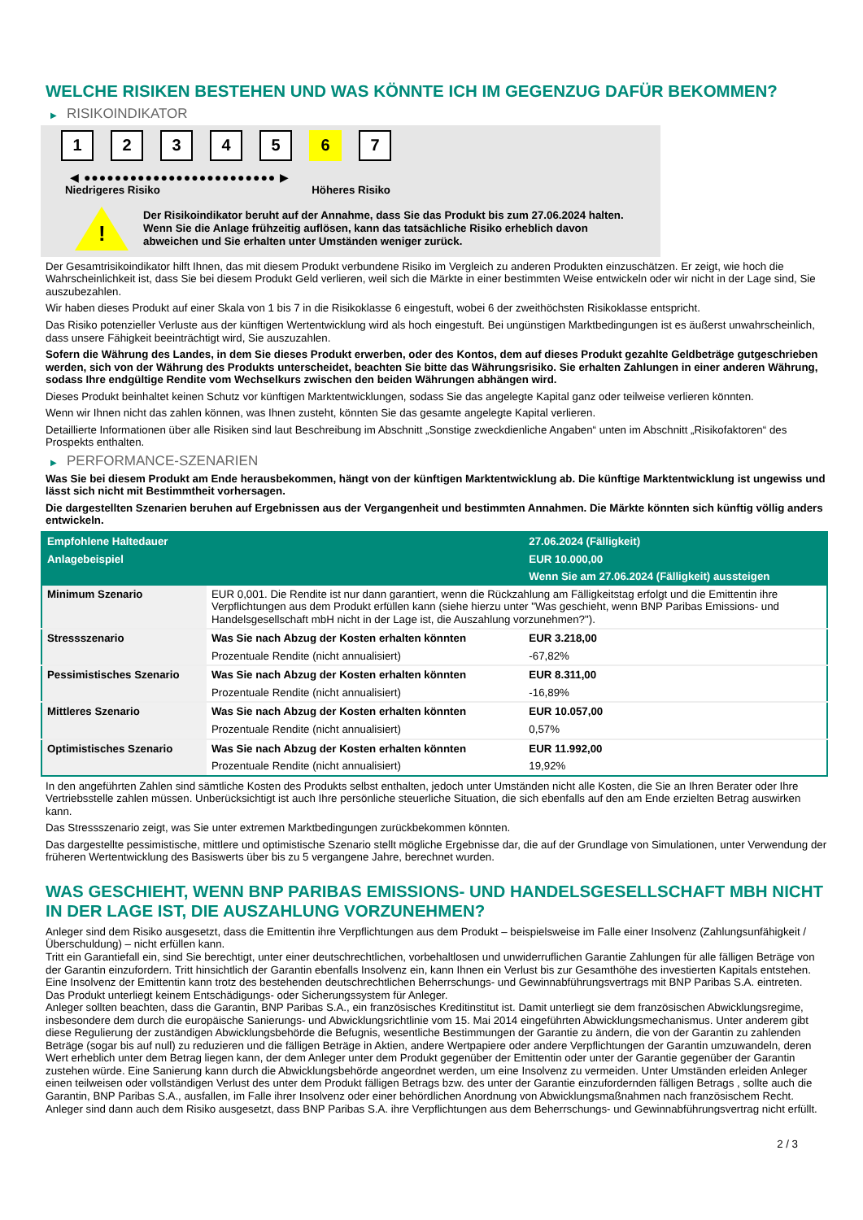WELCHE RISIKEN BESTEHEN UND WAS KÖNNTE ICH IM GEGENZUG DAFÜR BEKOMMEN?
▶ RISIKOINDIKATOR
1 2 3 4 5 6 7
◀ ●●●●●●●●●●●●●●●●●●●●●●●●● ▶
Niedrigeres Risiko Höheres Risiko
!
Der Risikoindikator beruht auf der Annahme, dass Sie das Produkt bis zum 27.06.2024 halten.
Wenn Sie die Anlage frühzeitig auflösen, kann das tatsächliche Risiko erheblich davon abweichen und Sie erhalten unter Umständen weniger zurück.
Der Gesamtrisikoindikator hilft Ihnen, das mit diesem Produkt verbundene Risiko im Vergleich zu anderen Produkten einzuschätzen. Er zeigt, wie hoch die Wahrscheinlichkeit ist, dass Sie bei diesem Produkt Geld verlieren, weil sich die Märkte in einer bestimmten Weise entwickeln oder wir nicht in der Lage sind, Sie auszubezahlen.
Wir haben dieses Produkt auf einer Skala von 1 bis 7 in die Risikoklasse 6 eingestuft, wobei 6 der zweithöchsten Risikoklasse entspricht.
Das Risiko potenzieller Verluste aus der künftigen Wertentwicklung wird als hoch eingestuft. Bei ungünstigen Marktbedingungen ist es äußerst unwahrscheinlich, dass unsere Fähigkeit beeinträchtigt wird, Sie auszuzahlen.
Sofern die Währung des Landes, in dem Sie dieses Produkt erwerben, oder des Kontos, dem auf dieses Produkt gezahlte Geldbeträge gutgeschrieben werden, sich von der Währung des Produkts unterscheidet, beachten Sie bitte das Währungsrisiko. Sie erhalten Zahlungen in einer anderen Währung, sodass Ihre endgültige Rendite vom Wechselkurs zwischen den beiden Währungen abhängen wird.
Dieses Produkt beinhaltet keinen Schutz vor künftigen Marktentwicklungen, sodass Sie das angelegte Kapital ganz oder teilweise verlieren könnten.
Wenn wir Ihnen nicht das zahlen können, was Ihnen zusteht, könnten Sie das gesamte angelegte Kapital verlieren.
Detaillierte Informationen über alle Risiken sind laut Beschreibung im Abschnitt „Sonstige zweckdienliche Angaben“ unten im Abschnitt „Risikofaktoren“ des Prospekts enthalten.
▶ PERFORMANCE-SZENARIEN
Was Sie bei diesem Produkt am Ende herausbekommen, hängt von der künftigen Marktentwicklung ab. Die künftige Marktentwicklung ist ungewiss und lässt sich nicht mit Bestimmtheit vorhersagen.
Die dargestellten Szenarien beruhen auf Ergebnissen aus der Vergangenheit und bestimmten Annahmen. Die Märkte könnten sich künftig völlig anders entwickeln.
| Empfohlene Haltedauer | | 27.06.2024 (Fälligkeit) |
| --- | --- | --- |
| Anlagebeispiel | | EUR 10.000,00 |
| | | Wenn Sie am 27.06.2024 (Fälligkeit) aussteigen |
| Minimum Szenario | EUR 0,001. Die Rendite ist nur dann garantiert, wenn die Rückzahlung am Fälligkeitstag erfolgt und die Emittentin ihre Verpflichtungen aus dem Produkt erfüllen kann (siehe hierzu unter "Was geschieht, wenn BNP Paribas Emissions- und Handelsgesellschaft mbH nicht in der Lage ist, die Auszahlung vorzunehmen?"). | |
| Stressszenario | Was Sie nach Abzug der Kosten erhalten könnten | EUR 3.218,00 |
| | Prozentuale Rendite (nicht annualisiert) | -67,82% |
| Pessimistisches Szenario | Was Sie nach Abzug der Kosten erhalten könnten | EUR 8.311,00 |
| | Prozentuale Rendite (nicht annualisiert) | -16,89% |
| Mittleres Szenario | Was Sie nach Abzug der Kosten erhalten könnten | EUR 10.057,00 |
| | Prozentuale Rendite (nicht annualisiert) | 0,57% |
| Optimistisches Szenario | Was Sie nach Abzug der Kosten erhalten könnten | EUR 11.992,00 |
| | Prozentuale Rendite (nicht annualisiert) | 19,92% |
In den angeführten Zahlen sind sämtliche Kosten des Produkts selbst enthalten, jedoch unter Umständen nicht alle Kosten, die Sie an Ihren Berater oder Ihre Vertriebsstelle zahlen müssen. Unberücksichtigt ist auch Ihre persönliche steuerliche Situation, die sich ebenfalls auf den am Ende erzielten Betrag auswirken kann.
Das Stressszenario zeigt, was Sie unter extremen Marktbedingungen zurückbekommen könnten.
Das dargestellte pessimistische, mittlere und optimistische Szenario stellt mögliche Ergebnisse dar, die auf der Grundlage von Simulationen, unter Verwendung der früheren Wertentwicklung des Basiswerts über bis zu 5 vergangene Jahre, berechnet wurden.
WAS GESCHIEHT, WENN BNP PARIBAS EMISSIONS- UND HANDELSGESELLSCHAFT MBH NICHT IN DER LAGE IST, DIE AUSZAHLUNG VORZUNEHMEN?
Anleger sind dem Risiko ausgesetzt, dass die Emittentin ihre Verpflichtungen aus dem Produkt – beispielsweise im Falle einer Insolvenz (Zahlungsunfähigkeit / Überschuldung) – nicht erfüllen kann.
Tritt ein Garantiefall ein, sind Sie berechtigt, unter einer deutschrechtlichen, vorbehaltlosen und unwiderruflichen Garantie Zahlungen für alle fälligen Beträge von der Garantin einzufordern. Tritt hinsichtlich der Garantin ebenfalls Insolvenz ein, kann Ihnen ein Verlust bis zur Gesamthöhe des investierten Kapitals entstehen. Eine Insolvenz der Emittentin kann trotz des bestehenden deutschrechtlichen Beherrschungs- und Gewinnabführungsvertrags mit BNP Paribas S.A. eintreten.
Das Produkt unterliegt keinem Entschädigungs- oder Sicherungssystem für Anleger.
Anleger sollten beachten, dass die Garantin, BNP Paribas S.A., ein französisches Kreditinstitut ist. Damit unterliegt sie dem französischen Abwicklungsregime, insbesondere dem durch die europäische Sanierungs- und Abwicklungsrichtlinie vom 15. Mai 2014 eingeführten Abwicklungsmechanismus. Unter anderem gibt diese Regulierung der zuständigen Abwicklungsbehörde die Befugnis, wesentliche Bestimmungen der Garantie zu ändern, die von der Garantin zu zahlenden Beträge (sogar bis auf null) zu reduzieren und die fälligen Beträge in Aktien, andere Wertpapiere oder andere Verpflichtungen der Garantin umzuwandeln, deren Wert erheblich unter dem Betrag liegen kann, der dem Anleger unter dem Produkt gegenüber der Emittentin oder unter der Garantie gegenüber der Garantin zustehen würde. Eine Sanierung kann durch die Abwicklungsbehörde angeordnet werden, um eine Insolvenz zu vermeiden. Unter Umständen erleiden Anleger einen teilweisen oder vollständigen Verlust des unter dem Produkt fälligen Betrags bzw. des unter der Garantie einzufordernden fälligen Betrags , sollte auch die Garantin, BNP Paribas S.A., ausfallen, im Falle ihrer Insolvenz oder einer behördlichen Anordnung von Abwicklungsmaßnahmen nach französischem Recht. Anleger sind dann auch dem Risiko ausgesetzt, dass BNP Paribas S.A. ihre Verpflichtungen aus dem Beherrschungs- und Gewinnabführungsvertrag nicht erfüllt.
2 / 3